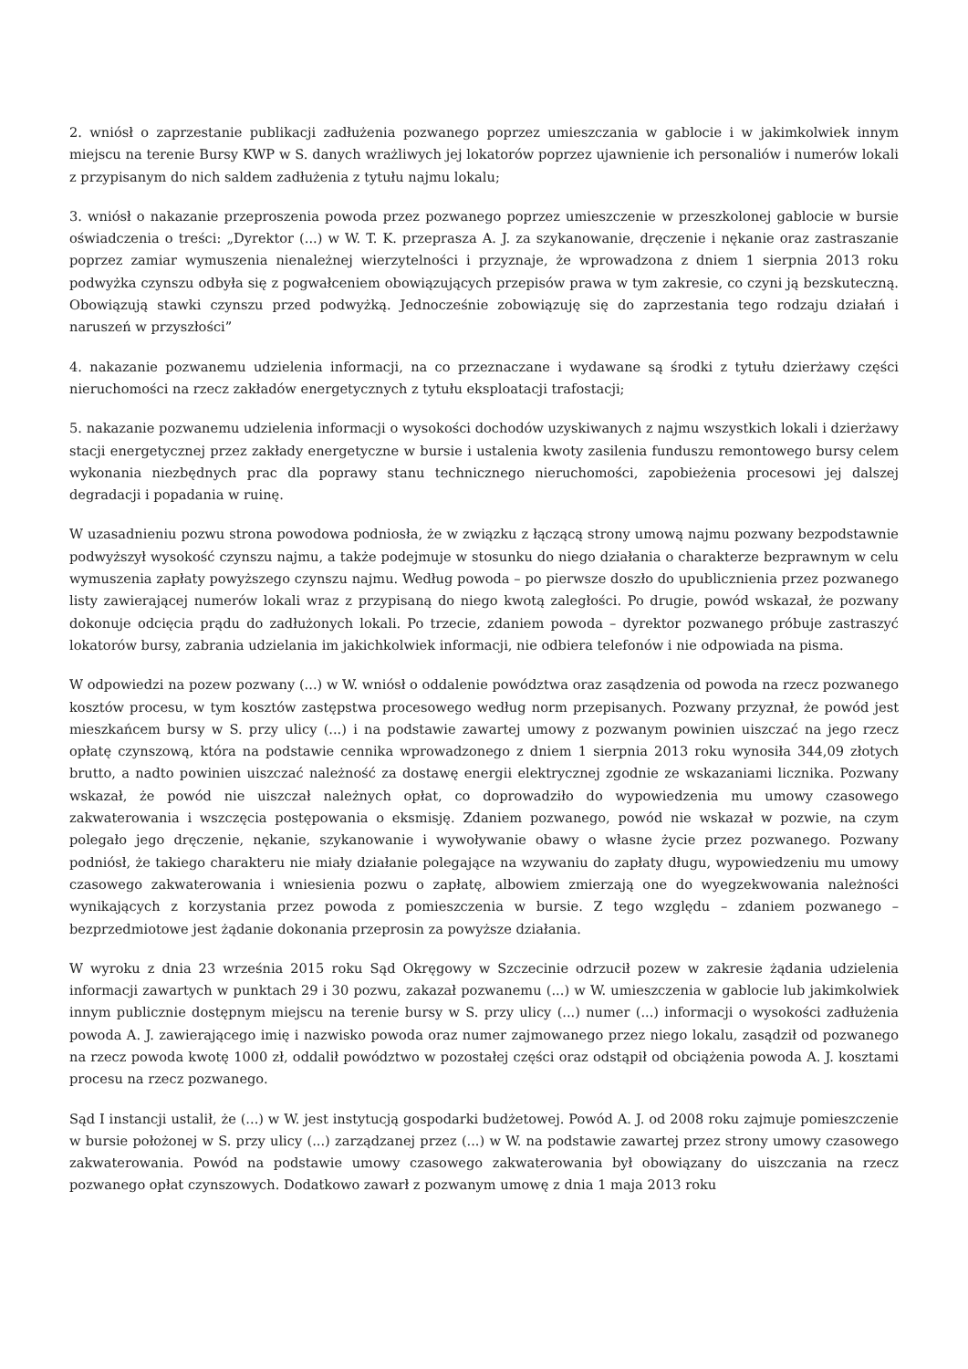2. wniósł o zaprzestanie publikacji zadłużenia pozwanego poprzez umieszczania w gablocie i w jakimkolwiek innym miejscu na terenie Bursy KWP w S. danych wrażliwych jej lokatorów poprzez ujawnienie ich personaliów i numerów lokali z przypisanym do nich saldem zadłużenia z tytułu najmu lokalu;
3. wniósł o nakazanie przeproszenia powoda przez pozwanego poprzez umieszczenie w przeszkolonej gablocie w bursie oświadczenia o treści: „Dyrektor (...) w W. T. K. przeprasza A. J. za szykanowanie, dręczenie i nękanie oraz zastraszanie poprzez zamiar wymuszenia nienależnej wierzytelności i przyznaje, że wprowadzona z dniem 1 sierpnia 2013 roku podwyżka czynszu odbyła się z pogwałceniem obowiązujących przepisów prawa w tym zakresie, co czyni ją bezskuteczną. Obowiązują stawki czynszu przed podwyżką. Jednocześnie zobowiązuję się do zaprzestania tego rodzaju działań i naruszeń w przyszłości”
4. nakazanie pozwanemu udzielenia informacji, na co przeznaczane i wydawane są środki z tytułu dzierżawy części nieruchomości na rzecz zakładów energetycznych z tytułu eksploatacji trafostacji;
5. nakazanie pozwanemu udzielenia informacji o wysokości dochodów uzyskiwanych z najmu wszystkich lokali i dzierżawy stacji energetycznej przez zakłady energetyczne w bursie i ustalenia kwoty zasilenia funduszu remontowego bursy celem wykonania niezbędnych prac dla poprawy stanu technicznego nieruchomości, zapobieżenia procesowi jej dalszej degradacji i popadania w ruinę.
W uzasadnieniu pozwu strona powodowa podniosła, że w związku z łączącą strony umową najmu pozwany bezpodstawnie podwyższył wysokość czynszu najmu, a także podejmuje w stosunku do niego działania o charakterze bezprawnym w celu wymuszenia zapłaty powyższego czynszu najmu. Według powoda – po pierwsze doszło do upublicznienia przez pozwanego listy zawierającej numerów lokali wraz z przypisaną do niego kwotą zaległości. Po drugie, powód wskazał, że pozwany dokonuje odcięcia prądu do zadłużonych lokali. Po trzecie, zdaniem powoda – dyrektor pozwanego próbuje zastraszyć lokatorów bursy, zabrania udzielania im jakichkolwiek informacji, nie odbiera telefonów i nie odpowiada na pisma.
W odpowiedzi na pozew pozwany (...) w W. wniósł o oddalenie powództwa oraz zasądzenia od powoda na rzecz pozwanego kosztów procesu, w tym kosztów zastępstwa procesowego według norm przepisanych. Pozwany przyznał, że powód jest mieszkańcem bursy w S. przy ulicy (...) i na podstawie zawartej umowy z pozwanym powinien uiszczać na jego rzecz opłatę czynszową, która na podstawie cennika wprowadzonego z dniem 1 sierpnia 2013 roku wynosiła 344,09 złotych brutto, a nadto powinien uiszczać należność za dostawę energii elektrycznej zgodnie ze wskazaniami licznika. Pozwany wskazał, że powód nie uiszczał należnych opłat, co doprowadziło do wypowiedzenia mu umowy czasowego zakwaterowania i wszczęcia postępowania o eksmisję. Zdaniem pozwanego, powód nie wskazał w pozwie, na czym polegało jego dręczenie, nękanie, szykanowanie i wywoływanie obawy o własne życie przez pozwanego. Pozwany podniósł, że takiego charakteru nie miały działanie polegające na wzywaniu do zapłaty długu, wypowiedzeniu mu umowy czasowego zakwaterowania i wniesienia pozwu o zapłatę, albowiem zmierzają one do wyegzekwowania należności wynikających z korzystania przez powoda z pomieszczenia w bursie. Z tego względu – zdaniem pozwanego – bezprzedmiotowe jest żądanie dokonania przeprosin za powyższe działania.
W wyroku z dnia 23 września 2015 roku Sąd Okręgowy w Szczecinie odrzucił pozew w zakresie żądania udzielenia informacji zawartych w punktach 29 i 30 pozwu, zakazał pozwanemu (...) w W. umieszczenia w gablocie lub jakimkolwiek innym publicznie dostępnym miejscu na terenie bursy w S. przy ulicy (...) numer (...) informacji o wysokości zadłużenia powoda A. J. zawierającego imię i nazwisko powoda oraz numer zajmowanego przez niego lokalu, zasądził od pozwanego na rzecz powoda kwotę 1000 zł, oddalił powództwo w pozostałej części oraz odstąpił od obciążenia powoda A. J. kosztami procesu na rzecz pozwanego.
Sąd I instancji ustalił, że (...) w W. jest instytucją gospodarki budżetowej. Powód A. J. od 2008 roku zajmuje pomieszczenie w bursie położonej w S. przy ulicy (...) zarządzanej przez (...) w W. na podstawie zawartej przez strony umowy czasowego zakwaterowania. Powód na podstawie umowy czasowego zakwaterowania był obowiązany do uiszczania na rzecz pozwanego opłat czynszowych. Dodatkowo zawarł z pozwanym umowę z dnia 1 maja 2013 roku